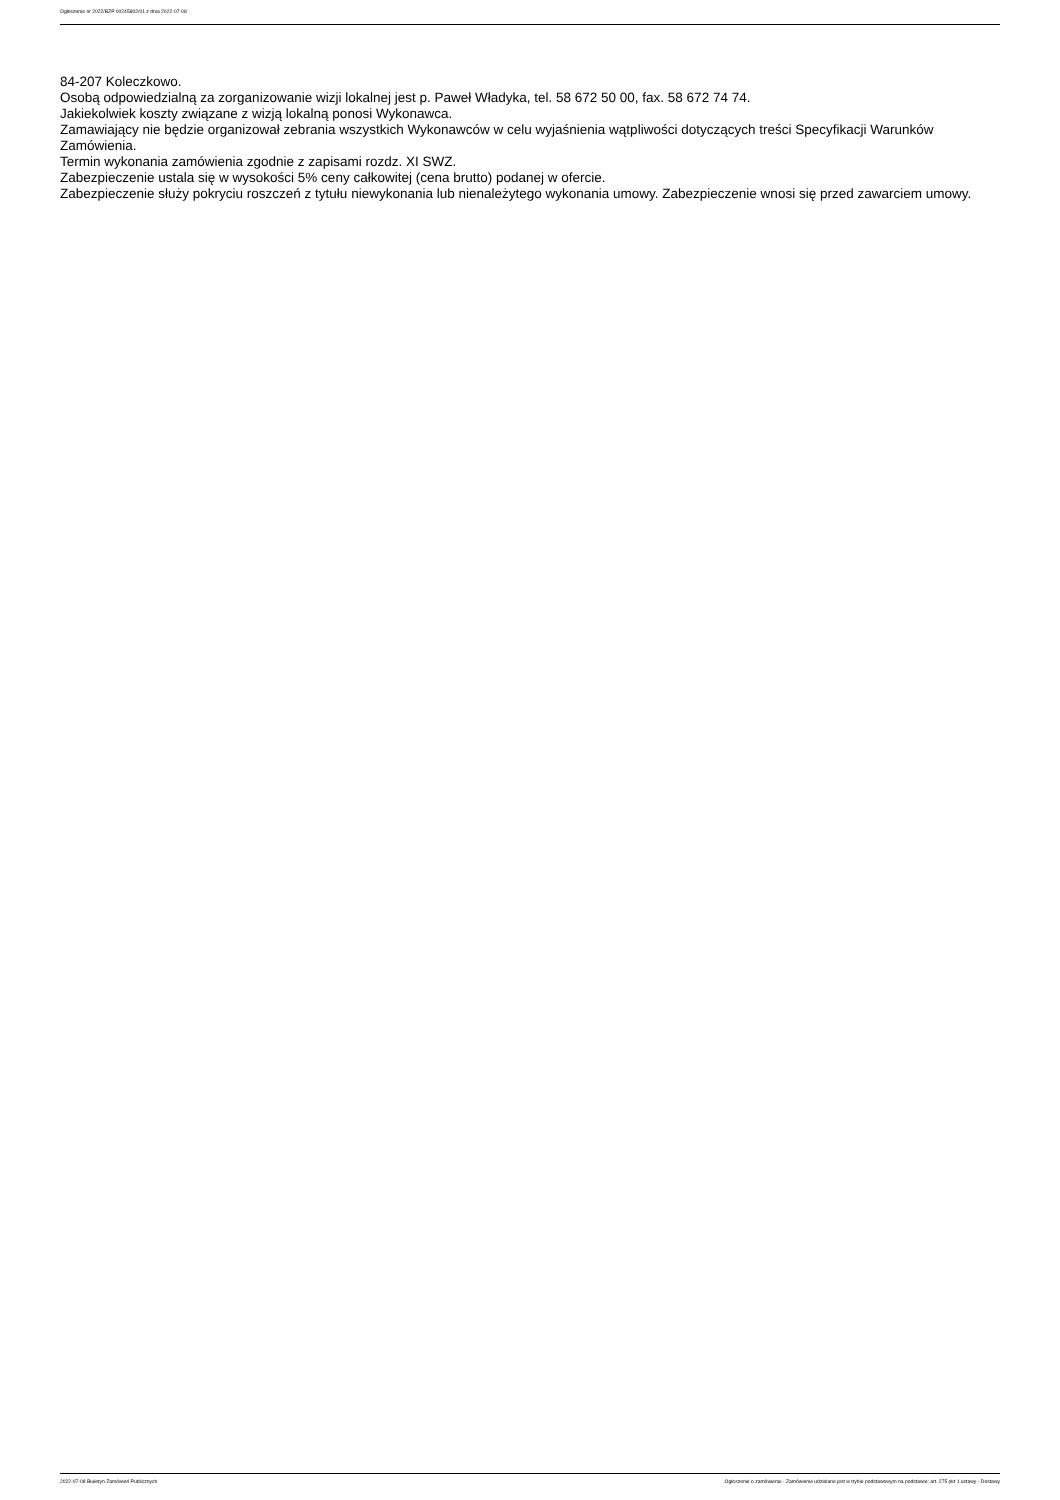Ogłoszenie nr 2022/BZP 00245802/01 z dnia 2022-07-08
84-207 Koleczkowo.
Osobą odpowiedzialną za zorganizowanie wizji lokalnej jest p. Paweł Władyka, tel. 58 672 50 00, fax. 58 672 74 74.
Jakiekolwiek koszty związane z wizją lokalną ponosi Wykonawca.
Zamawiający nie będzie organizował zebrania wszystkich Wykonawców w celu wyjaśnienia wątpliwości dotyczących treści Specyfikacji Warunków Zamówienia.
Termin wykonania zamówienia zgodnie z zapisami rozdz. XI SWZ.
Zabezpieczenie ustala się w wysokości 5% ceny całkowitej (cena brutto) podanej w ofercie.
Zabezpieczenie służy pokryciu roszczeń z tytułu niewykonania lub nienależytego wykonania umowy. Zabezpieczenie wnosi się przed zawarciem umowy.
2022-07-08 Biuletyn Zamówień Publicznych Ogłoszenie o zamówieniu - Zamówienie udzielane jest w trybie podstawowym na podstawie: art. 275 pkt 1 ustawy - Dostawy